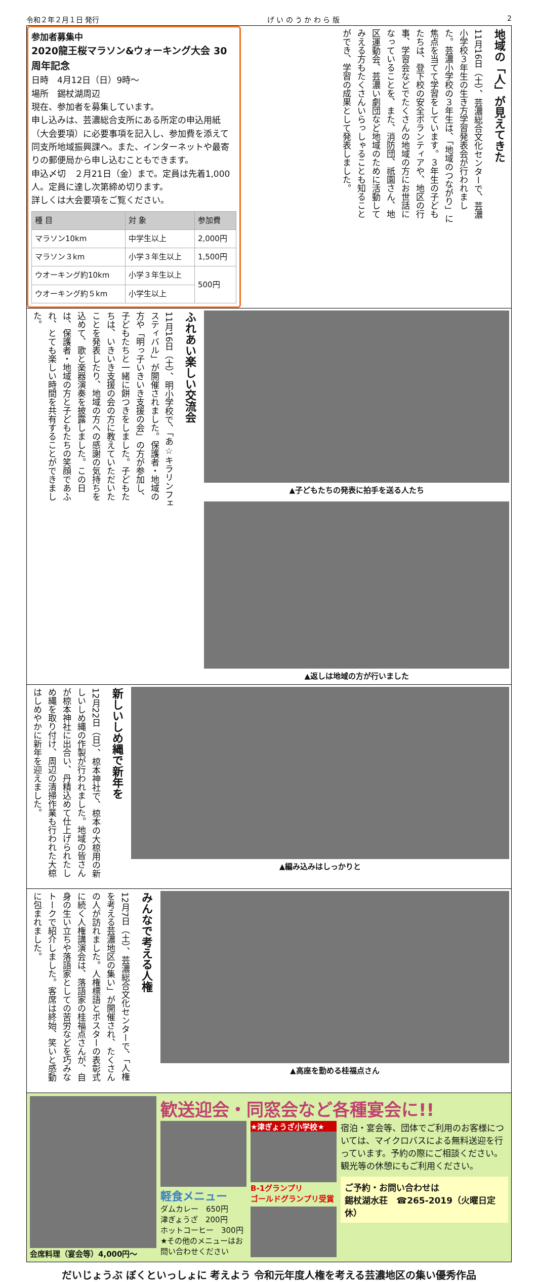令和２年２月１日 発行 げ い の う か わ ら 版 2
参加者募集中
2020龍王桜マラソン&ウォーキング大会 30周年記念
日時　4月12日（日）9時～
場所　錫杖湖周辺
現在、参加者を募集しています。
申し込みは、芸濃総合支所にある所定の申込用紙（大会要項）に必要事項を記入し、参加費を添えて同支所地域振興課へ。また、インターネットや最寄りの郵便局から申し込むこともできます。
申込〆切　２月21日（金）まで。定員は先着1,000人。定員に達し次第締め切ります。
詳しくは大会要項をご覧ください。
| 種 目 | 対 象 | 参加費 |
| --- | --- | --- |
| マラソン10km | 中学生以上 | 2,000円 |
| マラソン３km | 小学３年生以上 | 1,500円 |
| ウオーキング約10km | 小学３年生以上 | 500円 |
| ウオーキング約５km | 小学生以上 | |
地域の「人」が見えてきた
11月16日（土）、芸濃総合文化センターで、芸濃小学校３年生の生き方学習発表会が行われました。芸濃小学校の３年生は、「地域のつながり」に焦点を当てて学習をしています。３年生の子どもたちは、登下校の安全ボランティアや、地区の行事、学習会などでたくさんの地域の方にお世話になっていることを、また、消防団、祇園さん、地区運動会、芸濃い劇団など地域のために活動してみえる方もたくさんいらっしゃることも知ることができ、学習の成果として発表しました。
ふれあい楽しい交流会
11月16日（土）、明小学校で、「あ☆キラリンフェスティバル」が開催されました。保護者・地域の方や「明っ子いきいき支援の会」の方が参加し、子どもたちと一緒に餅つきをしました。子どもたちは、いきいき支援の会の方に教えていただいたことを発表したり、地域の方への感謝の気持ちを込めて、歌と楽器演奏を披露しました。この日は、保護者・地域の方と子どもたちの笑顔であふれ、とても楽しい時間を共有することができました。
▲子どもたちの発表に拍手を送る人たち
▲返しは地域の方が行いました
新しいしめ縄で新年を
12月22日（日）、椋本神社で、椋本の大椋用の新しいしめ縄の作製が行われました。地域の皆さんが椋本神社に出合い、丹精込めて仕上げられたしめ縄を取り付け、周辺の清掃作業も行われた大椋はしめやかに新年を迎えました。
▲編み込みはしっかりと
みんなで考える人権
12月7日（土）、芸濃総合文化センターで、「人権を考える芸濃地区の集い」が開催され、たくさんの人が訪れました。人権標語とポスターの表彰式に続く人権講演会は、落語家の桂福点さんが、自身の生い立ちや落語家としての苦労などを巧みなトークで紹介しました。客席は終始、笑いと感動に包まれました。
▲高座を勤める桂福点さん
会席料理（宴会等）4,000円～
歓送迎会・同窓会など各種宴会に!!
軽食メニュー
ダムカレー　650円
津ぎょうざ　200円
ホットコーヒー　300円
★その他のメニューはお問い合わせください
★津ぎょうざ小学校★
B-1グランプリ
ゴールドグランプリ受賞
宿泊・宴会等、団体でご利用のお客様については、マイクロバスによる無料送迎を行っています。予約の際にご相談ください。観光等の休憩にもご利用ください。
ご予約・お問い合わせは
錫杖湖水荘　☎265-2019（火曜日定休）
だいじょうぶ ぼくといっしょに 考えよう 令和元年度人権を考える芸濃地区の集い優秀作品